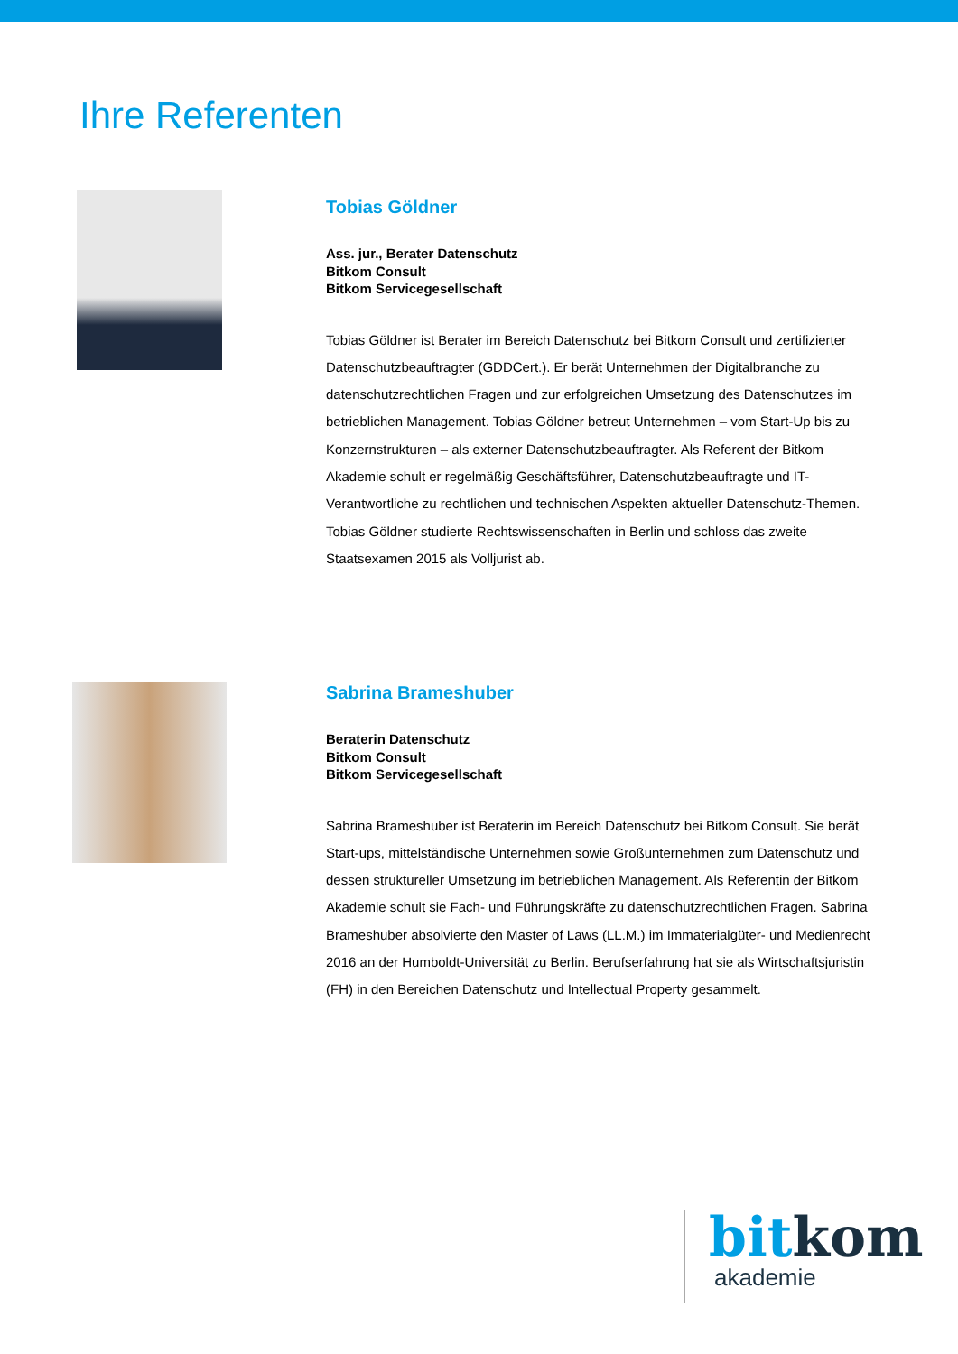Ihre Referenten
Tobias Göldner
Ass. jur., Berater Datenschutz
Bitkom Consult
Bitkom Servicegesellschaft
Tobias Göldner ist Berater im Bereich Datenschutz bei Bitkom Consult und zertifizierter Datenschutzbeauftragter (GDDCert.). Er berät Unternehmen der Digitalbranche zu datenschutzrechtlichen Fragen und zur erfolgreichen Umsetzung des Datenschutzes im betrieblichen Management. Tobias Göldner betreut Unternehmen – vom Start-Up bis zu Konzernstrukturen – als externer Datenschutzbeauftragter. Als Referent der Bitkom Akademie schult er regelmäßig Geschäftsführer, Datenschutzbeauftragte und IT-Verantwortliche zu rechtlichen und technischen Aspekten aktueller Datenschutz-Themen. Tobias Göldner studierte Rechtswissenschaften in Berlin und schloss das zweite Staatsexamen 2015 als Volljurist ab.
Sabrina Brameshuber
Beraterin Datenschutz
Bitkom Consult
Bitkom Servicegesellschaft
Sabrina Brameshuber ist Beraterin im Bereich Datenschutz bei Bitkom Consult. Sie berät Start-ups, mittelständische Unternehmen sowie Großunternehmen zum Datenschutz und dessen struktureller Umsetzung im betrieblichen Management. Als Referentin der Bitkom Akademie schult sie Fach- und Führungskräfte zu datenschutzrechtlichen Fragen. Sabrina Brameshuber absolvierte den Master of Laws (LL.M.) im Immaterialgüter- und Medienrecht 2016 an der Humboldt-Universität zu Berlin. Berufserfahrung hat sie als Wirtschaftsjuristin (FH) in den Bereichen Datenschutz und Intellectual Property gesammelt.
bit kom
akademie